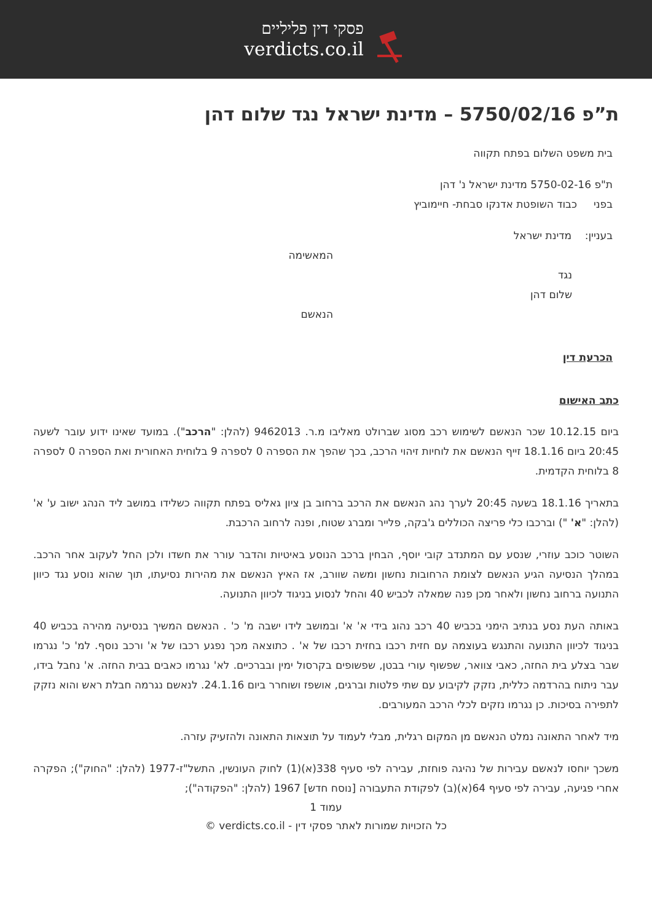פסקי דין פליליים
verdicts.co.il
ת”פ 5750/02/16 – מדינת ישראל נגד שלום דהן
בית משפט השלום בפתח תקווה
ת"פ 5750-02-16 מדינת ישראל נ' דהן
בפני כבוד השופטת אדנקו סבחת- חיימוביץ
בעניין: מדינת ישראל
המאשימה
נגד
שלום דהן
הנאשם
הכרעת דין
כתב האישום
ביום 10.12.15 שכר הנאשם לשימוש רכב מסוג שברולט מאליבו מ.ר. 9462013 (להלן: "הרכב"). במועד שאינו ידוע עובר לשעה 20:45 ביום 18.1.16 זייף הנאשם את לוחיות זיהוי הרכב, בכך שהפך את הספרה 0 לספרה 9 בלוחית האחורית ואת הספרה 0 לספרה 8 בלוחית הקדמית.
בתאריך 18.1.16 בשעה 20:45 לערך נהג הנאשם את הרכב ברחוב בן ציון גאליס בפתח תקווה כשלידו במושב ליד הנהג ישוב ע' א' (להלן: "א' ") וברכבו כלי פריצה הכוללים ג'בקה, פלייר ומברג שטוח, ופנה לרחוב הרכבת.
השוטר כוכב עוזרי, שנסע עם המתנדב קובי יוסף, הבחין ברכב הנוסע באיטיות והדבר עורר את חשדו ולכן החל לעקוב אחר הרכב. במהלך הנסיעה הגיע הנאשם לצומת הרחובות נחשון ומשה שוורב, אז האיץ הנאשם את מהירות נסיעתו, תוך שהוא נוסע נגד כיוון התנועה ברחוב נחשון ולאחר מכן פנה שמאלה לכביש 40 והחל לנסוע בניגוד לכיוון התנועה.
באותה העת נסע בנתיב הימני בכביש 40 רכב נהוג בידי א' א' ובמושב לידו ישבה מ' כ' . הנאשם המשיך בנסיעה מהירה בכביש 40 בניגוד לכיוון התנועה והתנגש בעוצמה עם חזית רכבו בחזית רכבו של א' . כתוצאה מכך נפגע רכבו של א' ורכב נוסף. למ' כ' נגרמו שבר בצלע בית החזה, כאבי צוואר, שפשוף עורי בבטן, שפשופים בקרסול ימין ובברכיים. לא' נגרמו כאבים בבית החזה. א' נחבל בידו, עבר ניתוח בהרדמה כללית, נזקק לקיבוע עם שתי פלטות וברגים, אושפז ושוחרר ביום 24.1.16. לנאשם נגרמה חבלת ראש והוא נזקק לתפירה בסיכות. כן נגרמו נזקים לכלי הרכב המעורבים.
מיד לאחר התאונה נמלט הנאשם מן המקום רגלית, מבלי לעמוד על תוצאות התאונה ולהזעיק עזרה.
משכך יוחסו לנאשם עבירות של נהיגה פוחזת, עבירה לפי סעיף 338(א)(1) לחוק העונשין, התשל"ז-1977 (להלן: "החוק"); הפקרה אחרי פגיעה, עבירה לפי סעיף 64(א)(ב) לפקודת התעבורה [נוסח חדש] 1967 (להלן: "הפקודה");
עמוד 1
כל הזכויות שמורות לאתר פסקי דין - verdicts.co.il ©